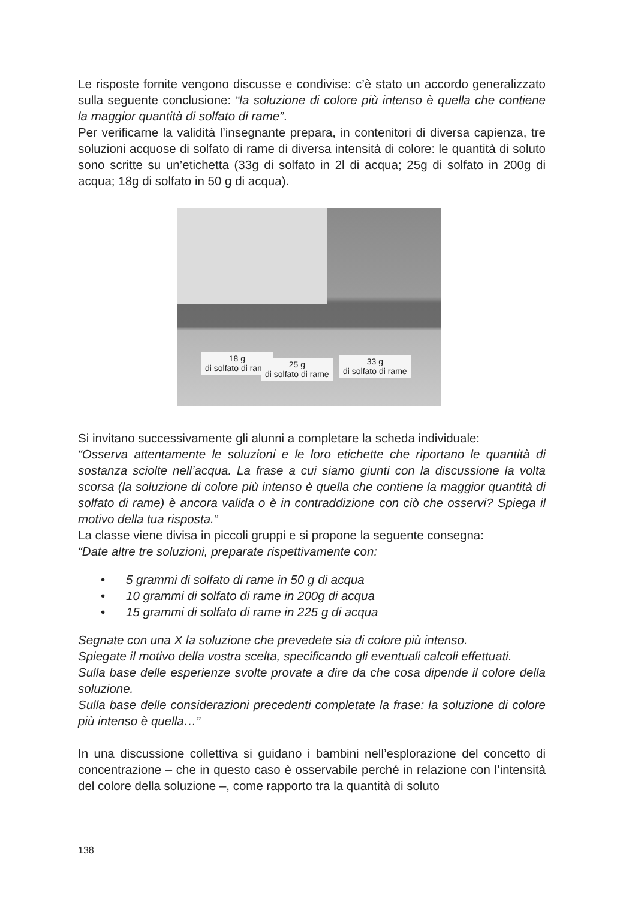Le risposte fornite vengono discusse e condivise: c’è stato un accordo generalizzato sulla seguente conclusione: “la soluzione di colore più intenso è quella che contiene la maggior quantità di solfato di rame”.
Per verificarne la validità l’insegnante prepara, in contenitori di diversa capienza, tre soluzioni acquose di solfato di rame di diversa intensità di colore: le quantità di soluto sono scritte su un’etichetta (33g di solfato in 2l di acqua; 25g di solfato in 200g di acqua; 18g di solfato in 50 g di acqua).
18 g
di solfato di rame
25 g
di solfato di rame
33 g
di solfato di rame
Si invitano successivamente gli alunni a completare la scheda individuale:
“Osserva attentamente le soluzioni e le loro etichette che riportano le quantità di sostanza sciolte nell’acqua. La frase a cui siamo giunti con la discussione la volta scorsa (la soluzione di colore più intenso è quella che contiene la maggior quantità di solfato di rame) è ancora valida o è in contraddizione con ciò che osservi? Spiega il motivo della tua risposta.”
La classe viene divisa in piccoli gruppi e si propone la seguente consegna:
“Date altre tre soluzioni, preparate rispettivamente con:
• 5 grammi di solfato di rame in 50 g di acqua
• 10 grammi di solfato di rame in 200g di acqua
• 15 grammi di solfato di rame in 225 g di acqua
Segnate con una X la soluzione che prevedete sia di colore più intenso.
Spiegate il motivo della vostra scelta, specificando gli eventuali calcoli effettuati.
Sulla base delle esperienze svolte provate a dire da che cosa dipende il colore della soluzione.
Sulla base delle considerazioni precedenti completate la frase: la soluzione di colore più intenso è quella…”
In una discussione collettiva si guidano i bambini nell’esplorazione del concetto di concentrazione – che in questo caso è osservabile perché in relazione con l’intensità del colore della soluzione –, come rapporto tra la quantità di soluto
138